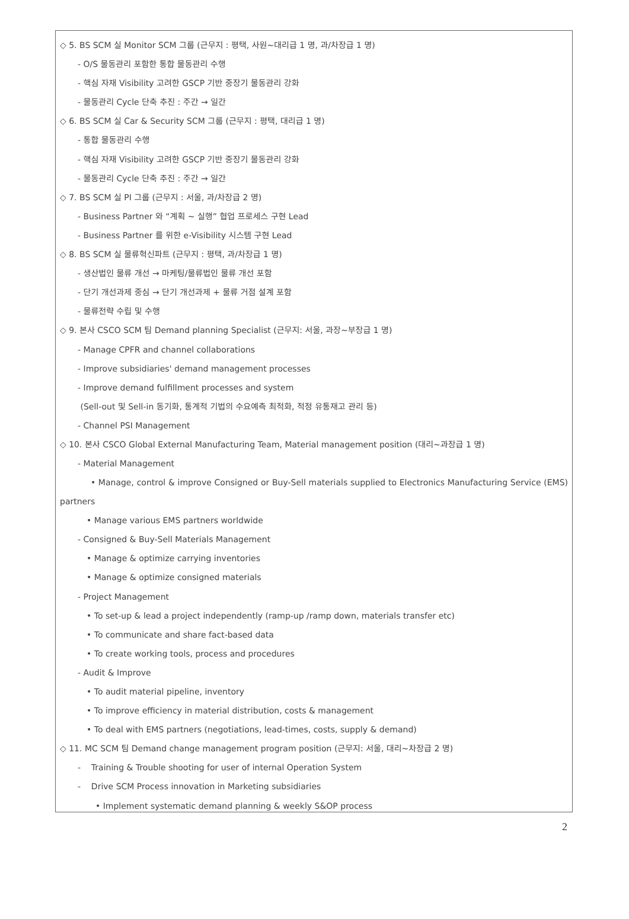◇ 5. BS SCM 실 Monitor SCM 그룹 (근무지 : 평택, 사원~대리급 1 명, 과/차장급 1 명)
- O/S 물동관리 포함한 통합 물동관리 수행
- 핵심 자재 Visibility 고려한 GSCP 기반 중장기 물동관리 강화
- 물동관리 Cycle 단축 추진 : 주간 → 일간
◇ 6. BS SCM 실 Car & Security SCM 그룹 (근무지 : 평택, 대리급 1 명)
- 통합 물동관리 수행
- 핵심 자재 Visibility 고려한 GSCP 기반 중장기 물동관리 강화
- 물동관리 Cycle 단축 추진 : 주간 → 일간
◇ 7. BS SCM 실 PI 그룹 (근무지 : 서울, 과/차장급 2 명)
- Business Partner 와 “계획 ~ 실행” 협업 프로세스 구현 Lead
- Business Partner 를 위한 e-Visibility 시스템 구현 Lead
◇ 8. BS SCM 실 물류혁신파트 (근무지 : 평택, 과/차장급 1 명)
- 생산법인 물류 개선 → 마케팅/물류법인 물류 개선 포함
- 단기 개선과제 중심 → 단기 개선과제 + 물류 거점 설계 포함
- 물류전략 수립 및 수행
◇ 9. 본사 CSCO SCM 팀 Demand planning Specialist (근무지: 서울, 과장~부장급 1 명)
- Manage CPFR and channel collaborations
- Improve subsidiaries' demand management processes
- Improve demand fulfillment processes and system
(Sell-out 및 Sell-in 동기화, 통계적 기법의 수요예측 최적화, 적정 유통재고 관리 등)
- Channel PSI Management
◇ 10. 본사 CSCO Global External Manufacturing Team, Material management position (대리~과장급 1 명)
- Material Management
• Manage, control & improve Consigned or Buy-Sell materials supplied to Electronics Manufacturing Service (EMS) partners
• Manage various EMS partners worldwide
- Consigned & Buy-Sell Materials Management
• Manage & optimize carrying inventories
• Manage & optimize consigned materials
- Project Management
• To set-up & lead a project independently (ramp-up /ramp down, materials transfer etc)
• To communicate and share fact-based data
• To create working tools, process and procedures
- Audit & Improve
• To audit material pipeline, inventory
• To improve efficiency in material distribution, costs & management
• To deal with EMS partners (negotiations, lead-times, costs, supply & demand)
◇ 11. MC SCM 팀 Demand change management program position (근무지: 서울, 대리~차장급 2 명)
- Training & Trouble shooting for user of internal Operation System
- Drive SCM Process innovation in Marketing subsidiaries
• Implement systematic demand planning & weekly S&OP process
2